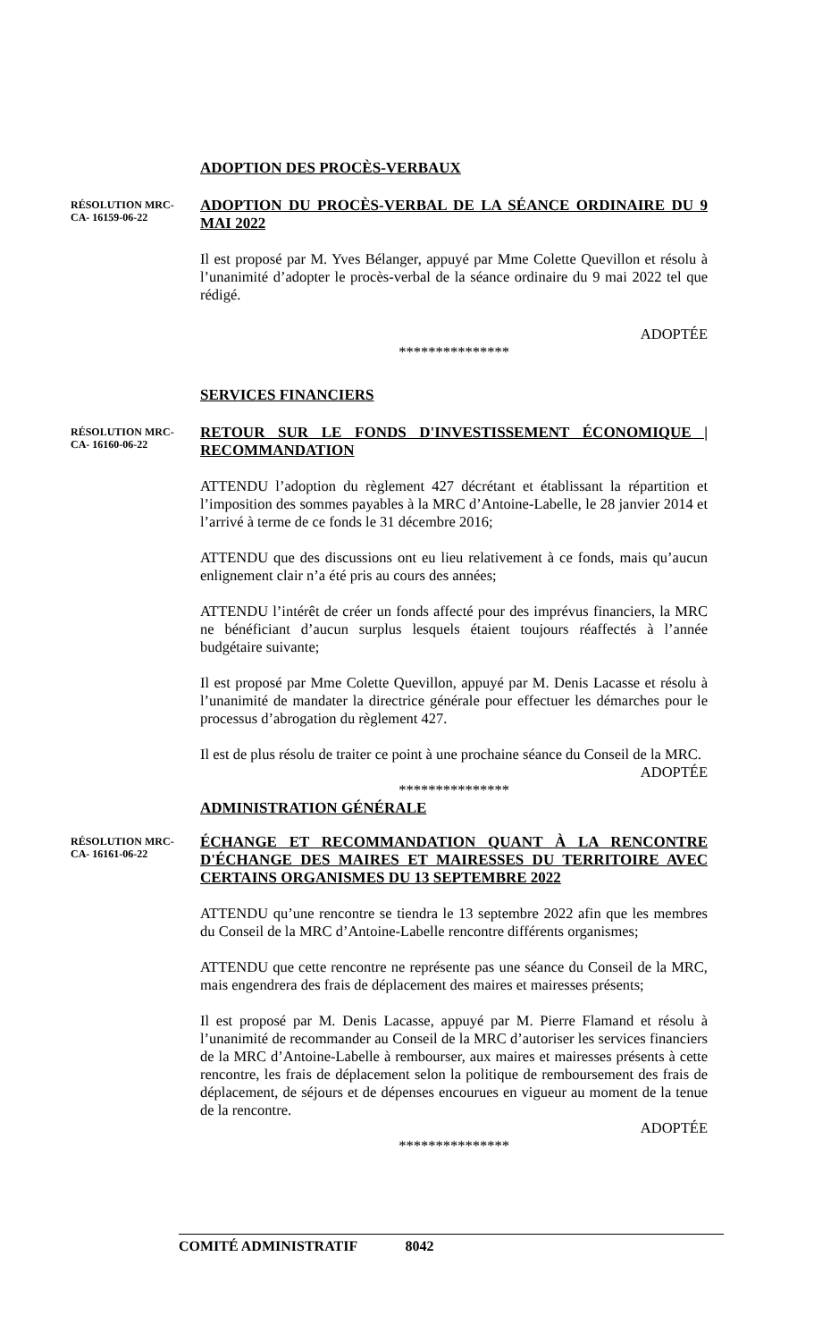ADOPTION DES PROCÈS-VERBAUX
RÉSOLUTION MRC-
CA- 16159-06-22
ADOPTION DU PROCÈS-VERBAL DE LA SÉANCE ORDINAIRE DU 9 MAI 2022
Il est proposé par M. Yves Bélanger, appuyé par Mme Colette Quevillon et résolu à l’unanimité d’adopter le procès-verbal de la séance ordinaire du 9 mai 2022 tel que rédigé.
ADOPTÉE
***************
SERVICES FINANCIERS
RÉSOLUTION MRC-
CA- 16160-06-22
RETOUR SUR LE FONDS D'INVESTISSEMENT ÉCONOMIQUE | RECOMMANDATION
ATTENDU l’adoption du règlement 427 décrétant et établissant la répartition et l’imposition des sommes payables à la MRC d’Antoine-Labelle, le 28 janvier 2014 et l’arrivé à terme de ce fonds le 31 décembre 2016;
ATTENDU que des discussions ont eu lieu relativement à ce fonds, mais qu’aucun enlignement clair n’a été pris au cours des années;
ATTENDU l’intérêt de créer un fonds affecté pour des imprévus financiers, la MRC ne bénéficiant d’aucun surplus lesquels étaient toujours réaffectés à l’année budgétaire suivante;
Il est proposé par Mme Colette Quevillon, appuyé par M. Denis Lacasse et résolu à l’unanimité de mandater la directrice générale pour effectuer les démarches pour le processus d’abrogation du règlement 427.
Il est de plus résolu de traiter ce point à une prochaine séance du Conseil de la MRC.
ADOPTÉE
***************
ADMINISTRATION GÉNÉRALE
RÉSOLUTION MRC-
CA- 16161-06-22
ÉCHANGE ET RECOMMANDATION QUANT À LA RENCONTRE D'ÉCHANGE DES MAIRES ET MAIRESSES DU TERRITOIRE AVEC CERTAINS ORGANISMES DU 13 SEPTEMBRE 2022
ATTENDU qu’une rencontre se tiendra le 13 septembre 2022 afin que les membres du Conseil de la MRC d’Antoine-Labelle rencontre différents organismes;
ATTENDU que cette rencontre ne représente pas une séance du Conseil de la MRC, mais engendrera des frais de déplacement des maires et mairesses présents;
Il est proposé par M. Denis Lacasse, appuyé par M. Pierre Flamand et résolu à l’unanimité de recommander au Conseil de la MRC d’autoriser les services financiers de la MRC d’Antoine-Labelle à rembourser, aux maires et mairesses présents à cette rencontre, les frais de déplacement selon la politique de remboursement des frais de déplacement, de séjours et de dépenses encourues en vigueur au moment de la tenue de la rencontre.
ADOPTÉE
***************
COMITÉ ADMINISTRATIF 8042